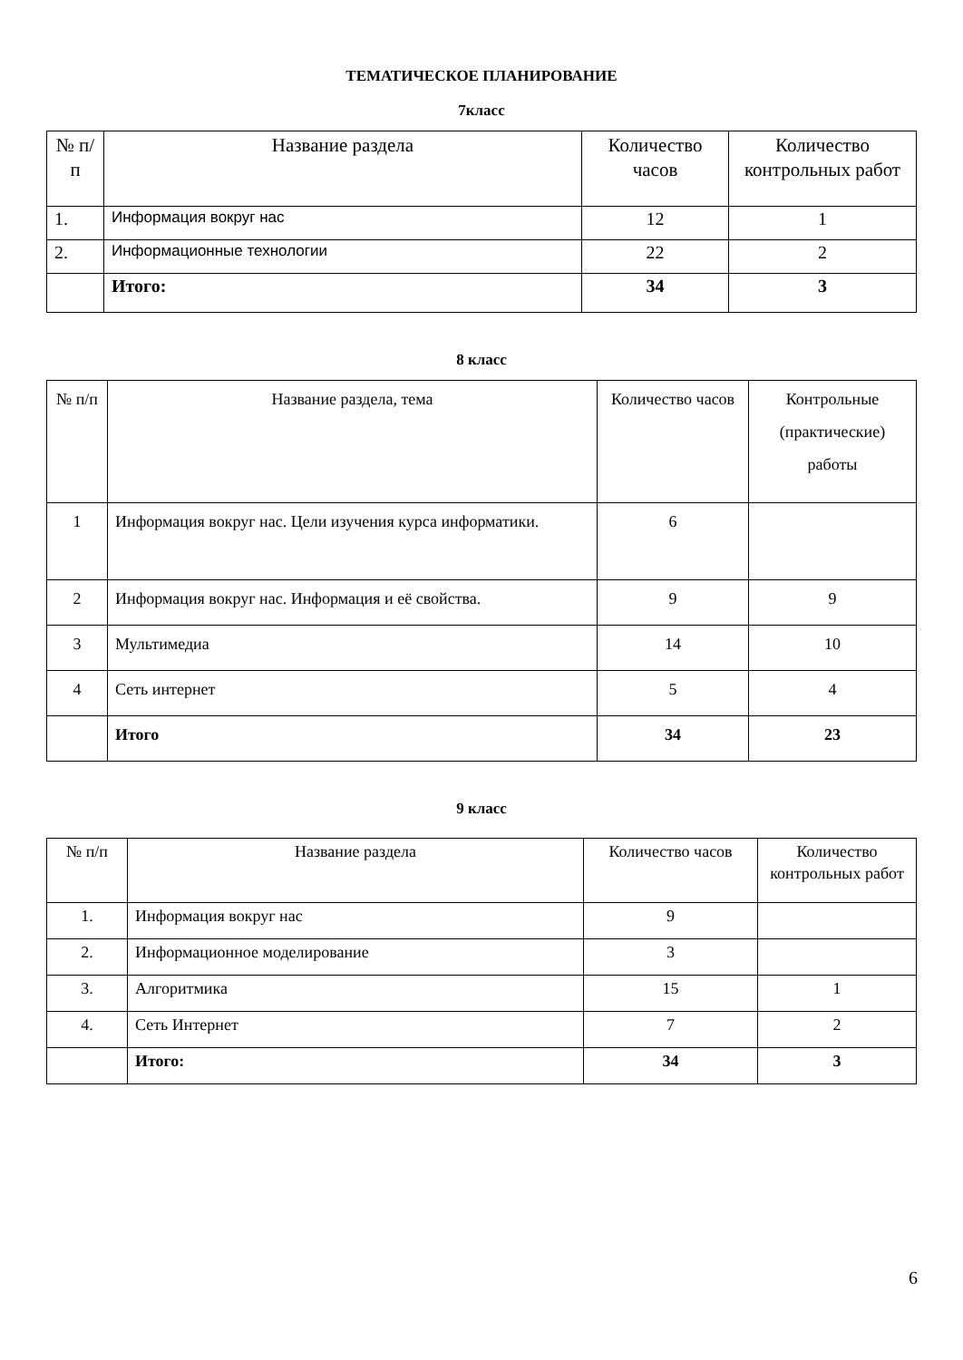ТЕМАТИЧЕСКОЕ ПЛАНИРОВАНИЕ
7класс
| № п/п | Название раздела | Количество часов | Количество контрольных работ |
| --- | --- | --- | --- |
| 1. | Информация вокруг нас | 12 | 1 |
| 2. | Информационные технологии | 22 | 2 |
| | Итого: | 34 | 3 |
8 класс
| № п/п | Название раздела, тема | Количество часов | Контрольные (практические) работы |
| --- | --- | --- | --- |
| 1 | Информация вокруг нас. Цели изучения курса информатики. | 6 | |
| 2 | Информация вокруг нас. Информация и её свойства. | 9 | 9 |
| 3 | Мультимедиа | 14 | 10 |
| 4 | Сеть интернет | 5 | 4 |
| | Итого | 34 | 23 |
9 класс
| № п/п | Название раздела | Количество часов | Количество контрольных работ |
| --- | --- | --- | --- |
| 1. | Информация вокруг нас | 9 | |
| 2. | Информационное моделирование | 3 | |
| 3. | Алгоритмика | 15 | 1 |
| 4. | Сеть Интернет | 7 | 2 |
| | Итого: | 34 | 3 |
6